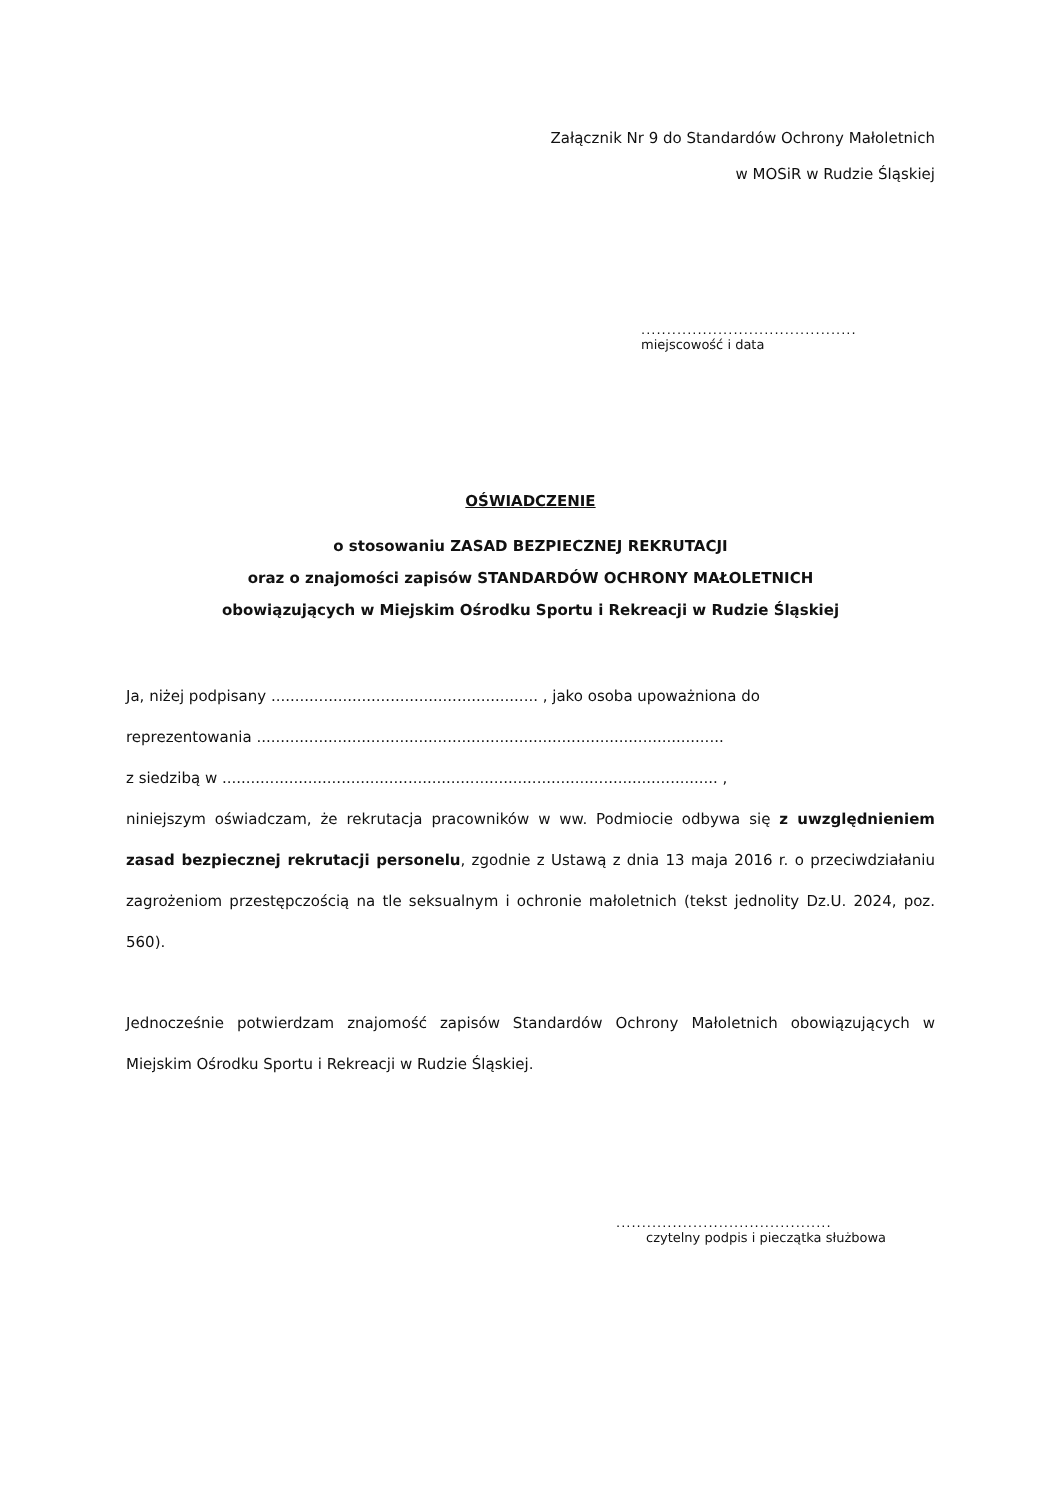Załącznik Nr 9 do Standardów Ochrony Małoletnich
w MOSiR w Rudzie Śląskiej
..........................................
miejscowość i data
OŚWIADCZENIE
o stosowaniu ZASAD BEZPIECZNEJ REKRUTACJI
oraz o znajomości zapisów STANDARDÓW OCHRONY MAŁOLETNICH
obowiązujących w Miejskim Ośrodku Sportu i Rekreacji w Rudzie Śląskiej
Ja, niżej podpisany ........................................................ , jako osoba upoważniona do
reprezentowania ..................................................................................................
z siedzibą w ........................................................................................................ ,
niniejszym oświadczam, że rekrutacja pracowników w ww. Podmiocie odbywa się z uwzględnieniem zasad bezpiecznej rekrutacji personelu, zgodnie z Ustawą z dnia 13 maja 2016 r. o przeciwdziałaniu zagrożeniom przestępczością na tle seksualnym i ochronie małoletnich (tekst jednolity Dz.U. 2024, poz. 560).
Jednocześnie potwierdzam znajomość zapisów Standardów Ochrony Małoletnich obowiązujących w Miejskim Ośrodku Sportu i Rekreacji w Rudzie Śląskiej.
..........................................
czytelny podpis i pieczątka służbowa